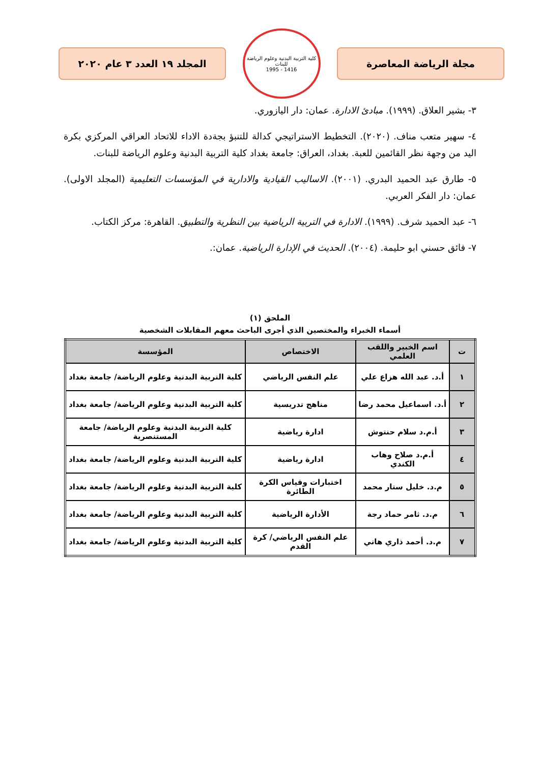مجلة الرياضة المعاصرة
كلية التربية البدنية وعلوم الرياضة للبنات
1416 - 1995
المجلد ١٩ العدد ٣ عام ٢٠٢٠
٣- بشير العلاق. (١٩٩٩). مبادئ الادارة. عمان: دار اليازوري.
٤- سهير متعب مناف. (٢٠٢٠). التخطيط الاستراتيجي كدالة للتنبؤ بجةدة الاداء للاتحاد العراقي المركزي بكرة اليد من وجهة نظر القائمين للعبة. بغداد، العراق: جامعة بغداد كلية التربية البدنية وعلوم الرياضة للبنات.
٥- طارق عبد الحميد البدري. (٢٠٠١). الاساليب القيادية والادارية في المؤسسات التعليمية (المجلد الاولى). عمان: دار الفكر العربي.
٦- عبد الحميد شرف. (١٩٩٩). الادارة في التربية الرياضية بين النظرية والتطبيق. القاهرة: مركز الكتاب.
٧- فائق حسني ابو حليمة. (٢٠٠٤). الحديث في الإدارة الرياضية. عمان:.
الملحق (١)
أسماء الخبراء والمختصين الذي أجرى الباحث معهم المقابلات الشخصية
| ت | اسم الخبير واللقب العلمي | الاختصاص | المؤسسة |
| --- | --- | --- | --- |
| ١ | أ.د. عبد الله هزاع علي | علم النفس الرياضي | كلية التربية البدنية وعلوم الرياضة/ جامعة بغداد |
| ٢ | أ.د. اسماعيل محمد رضا | مناهج تدريسية | كلية التربية البدنية وعلوم الرياضة/ جامعة بغداد |
| ٣ | أ.م.د سلام حنتوش | ادارة رياضية | كلية التربية البدنية وعلوم الرياضة/ جامعة المستنصرية |
| ٤ | أ.م.د صلاح وهاب الكندي | ادارة رياضية | كلية التربية البدنية وعلوم الرياضة/ جامعة بغداد |
| ٥ | م.د. خليل ستار محمد | اختبارات وقياس الكرة الطائرة | كلية التربية البدنية وعلوم الرياضة/ جامعة بغداد |
| ٦ | م.د. ثامر حماد رجة | الأدارة الرياضية | كلية التربية البدنية وعلوم الرياضة/ جامعة بغداد |
| ٧ | م.د. أحمد ذاري هاني | علم النفس الرياضي/ كرة القدم | كلية التربية البدنية وعلوم الرياضة/ جامعة بغداد |